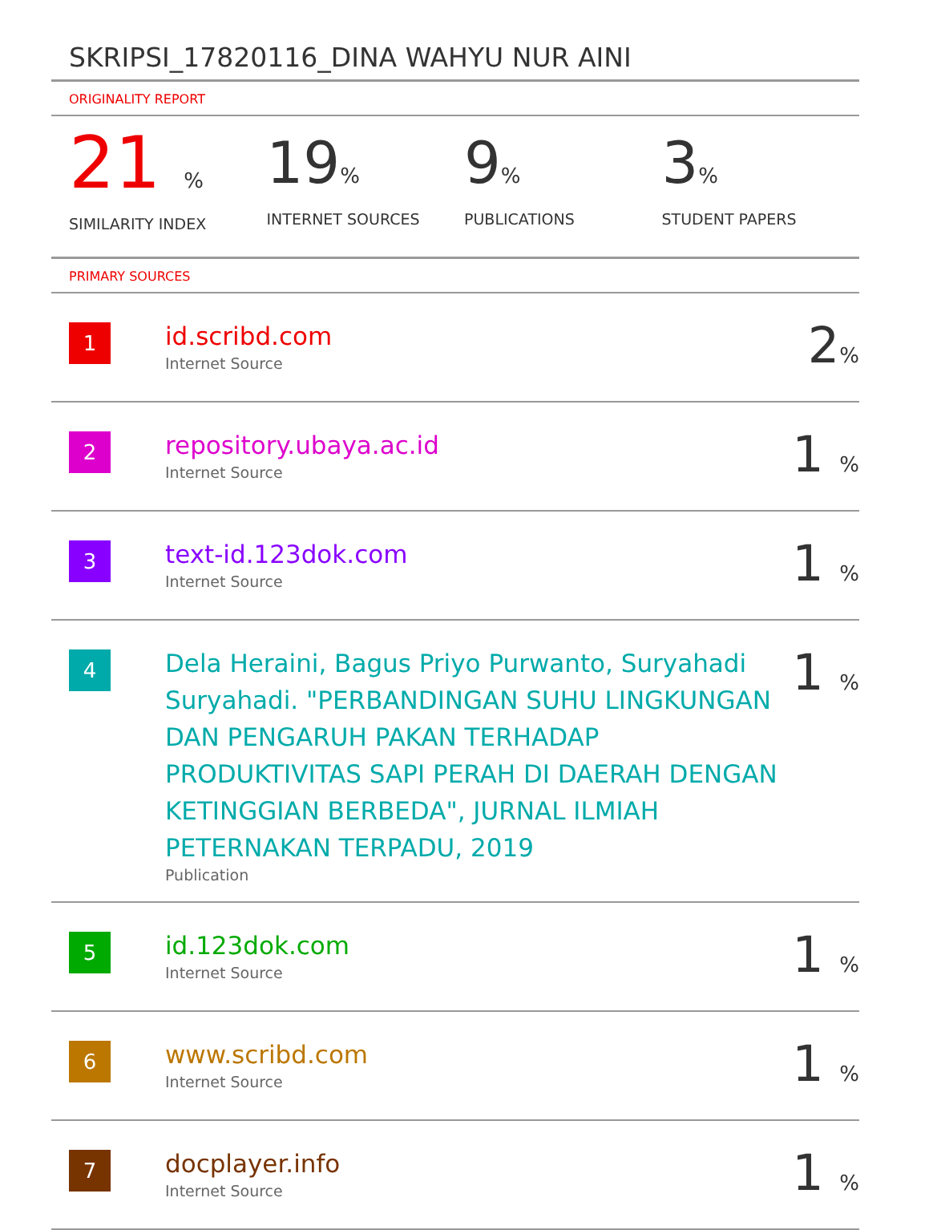SKRIPSI_17820116_DINA WAHYU NUR AINI
ORIGINALITY REPORT
21 %
SIMILARITY INDEX
19%
INTERNET SOURCES
9%
PUBLICATIONS
3%
STUDENT PAPERS
PRIMARY SOURCES
| 1 | id.scribd.com Internet Source | 2 % |
| 2 | repository.ubaya.ac.id Internet Source | 1 % |
| 3 | text-id.123dok.com Internet Source | 1 % |
| 4 | Dela Heraini, Bagus Priyo Purwanto, Suryahadi Suryahadi. "PERBANDINGAN SUHU LINGKUNGAN DAN PENGARUH PAKAN TERHADAP PRODUKTIVITAS SAPI PERAH DI DAERAH DENGAN KETINGGIAN BERBEDA", JURNAL ILMIAH PETERNAKAN TERPADU, 2019 Publication | 1 % |
| 5 | id.123dok.com Internet Source | 1 % |
| 6 | www.scribd.com Internet Source | 1 % |
| 7 | docplayer.info Internet Source | 1 % |